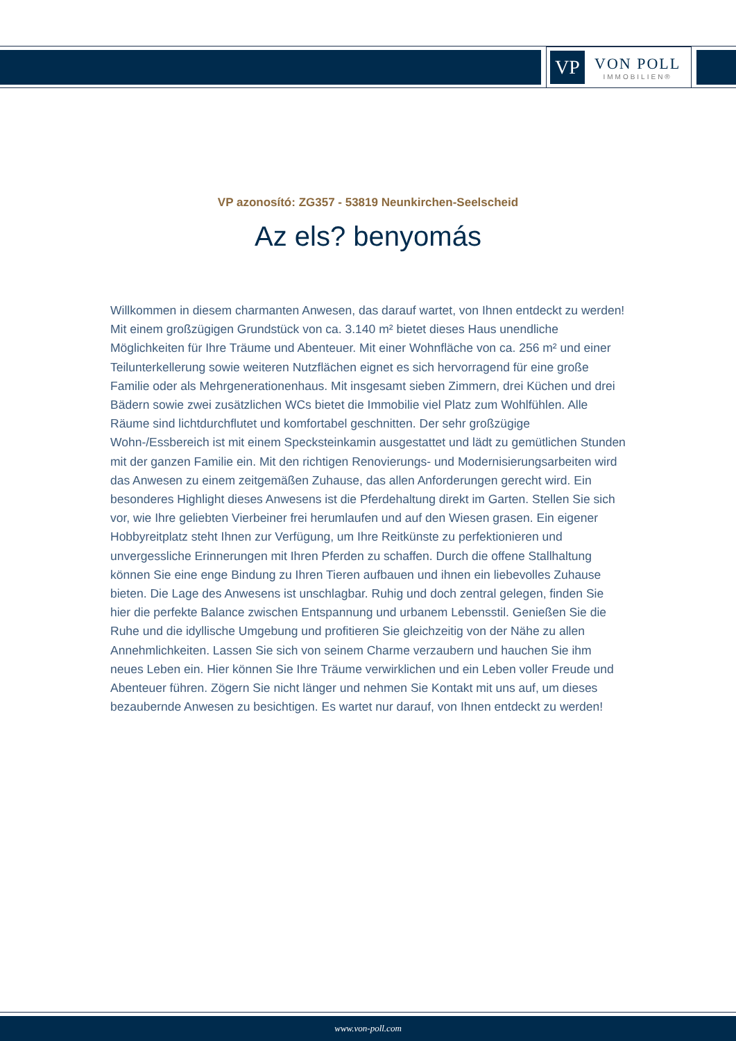VP
VON POLL
IMMOBILIEN®
VP azonosító: ZG357 - 53819 Neunkirchen-Seelscheid
Az els? benyomás
Willkommen in diesem charmanten Anwesen, das darauf wartet, von Ihnen entdeckt zu werden! Mit einem großzügigen Grundstück von ca. 3.140 m² bietet dieses Haus unendliche Möglichkeiten für Ihre Träume und Abenteuer. Mit einer Wohnfläche von ca. 256 m² und einer Teilunterkellerung sowie weiteren Nutzflächen eignet es sich hervorragend für eine große Familie oder als Mehrgenerationenhaus. Mit insgesamt sieben Zimmern, drei Küchen und drei Bädern sowie zwei zusätzlichen WCs bietet die Immobilie viel Platz zum Wohlfühlen. Alle Räume sind lichtdurchflutet und komfortabel geschnitten. Der sehr großzügige Wohn-/Essbereich ist mit einem Specksteinkamin ausgestattet und lädt zu gemütlichen Stunden mit der ganzen Familie ein. Mit den richtigen Renovierungs- und Modernisierungsarbeiten wird das Anwesen zu einem zeitgemäßen Zuhause, das allen Anforderungen gerecht wird. Ein besonderes Highlight dieses Anwesens ist die Pferdehaltung direkt im Garten. Stellen Sie sich vor, wie Ihre geliebten Vierbeiner frei herumlaufen und auf den Wiesen grasen. Ein eigener Hobbyreitplatz steht Ihnen zur Verfügung, um Ihre Reitkünste zu perfektionieren und unvergessliche Erinnerungen mit Ihren Pferden zu schaffen. Durch die offene Stallhaltung können Sie eine enge Bindung zu Ihren Tieren aufbauen und ihnen ein liebevolles Zuhause bieten. Die Lage des Anwesens ist unschlagbar. Ruhig und doch zentral gelegen, finden Sie hier die perfekte Balance zwischen Entspannung und urbanem Lebensstil. Genießen Sie die Ruhe und die idyllische Umgebung und profitieren Sie gleichzeitig von der Nähe zu allen Annehmlichkeiten. Lassen Sie sich von seinem Charme verzaubern und hauchen Sie ihm neues Leben ein. Hier können Sie Ihre Träume verwirklichen und ein Leben voller Freude und Abenteuer führen. Zögern Sie nicht länger und nehmen Sie Kontakt mit uns auf, um dieses bezaubernde Anwesen zu besichtigen. Es wartet nur darauf, von Ihnen entdeckt zu werden!
www.von-poll.com